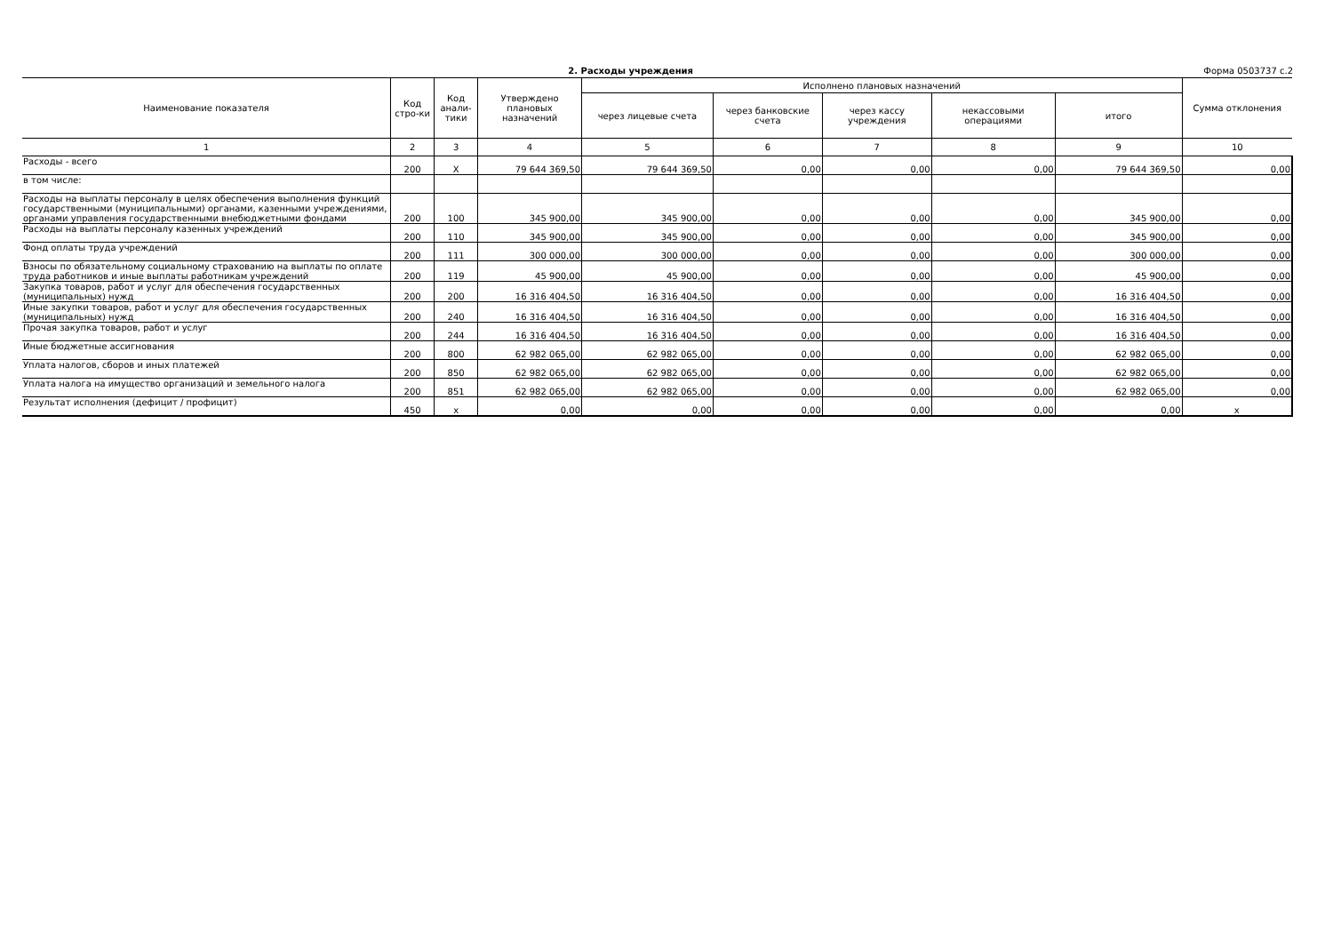2. Расходы учреждения Форма 0503737 с.2
| Наименование показателя | Код стро-ки | Код анали-тики | Утверждено плановых назначений | Исполнено плановых назначений | | | | | Сумма отклонения |
| --- | --- | --- | --- | --- | --- | --- | --- | --- | --- |
| | | | | через лицевые счета | через банковские счета | через кассу учреждения | некассовыми операциями | итого | |
| 1 | 2 | 3 | 4 | 5 | 6 | 7 | 8 | 9 | 10 |
| Расходы - всего | 200 | X | 79 644 369,50 | 79 644 369,50 | 0,00 | 0,00 | 0,00 | 79 644 369,50 | 0,00 |
| в том числе: | | | | | | | | | |
| Расходы на выплаты персоналу в целях обеспечения выполнения функций государственными (муниципальными) органами, казенными учреждениями, органами управления государственными внебюджетными фондами | 200 | 100 | 345 900,00 | 345 900,00 | 0,00 | 0,00 | 0,00 | 345 900,00 | 0,00 |
| Расходы на выплаты персоналу казенных учреждений | 200 | 110 | 345 900,00 | 345 900,00 | 0,00 | 0,00 | 0,00 | 345 900,00 | 0,00 |
| Фонд оплаты труда учреждений | 200 | 111 | 300 000,00 | 300 000,00 | 0,00 | 0,00 | 0,00 | 300 000,00 | 0,00 |
| Взносы по обязательному социальному страхованию на выплаты по оплате труда работников и иные выплаты работникам учреждений | 200 | 119 | 45 900,00 | 45 900,00 | 0,00 | 0,00 | 0,00 | 45 900,00 | 0,00 |
| Закупка товаров, работ и услуг для обеспечения государственных (муниципальных) нужд | 200 | 200 | 16 316 404,50 | 16 316 404,50 | 0,00 | 0,00 | 0,00 | 16 316 404,50 | 0,00 |
| Иные закупки товаров, работ и услуг для обеспечения государственных (муниципальных) нужд | 200 | 240 | 16 316 404,50 | 16 316 404,50 | 0,00 | 0,00 | 0,00 | 16 316 404,50 | 0,00 |
| Прочая закупка товаров, работ и услуг | 200 | 244 | 16 316 404,50 | 16 316 404,50 | 0,00 | 0,00 | 0,00 | 16 316 404,50 | 0,00 |
| Иные бюджетные ассигнования | 200 | 800 | 62 982 065,00 | 62 982 065,00 | 0,00 | 0,00 | 0,00 | 62 982 065,00 | 0,00 |
| Уплата налогов, сборов и иных платежей | 200 | 850 | 62 982 065,00 | 62 982 065,00 | 0,00 | 0,00 | 0,00 | 62 982 065,00 | 0,00 |
| Уплата налога на имущество организаций и земельного налога | 200 | 851 | 62 982 065,00 | 62 982 065,00 | 0,00 | 0,00 | 0,00 | 62 982 065,00 | 0,00 |
| Результат исполнения (дефицит / профицит) | 450 | x | 0,00 | 0,00 | 0,00 | 0,00 | 0,00 | 0,00 | x |